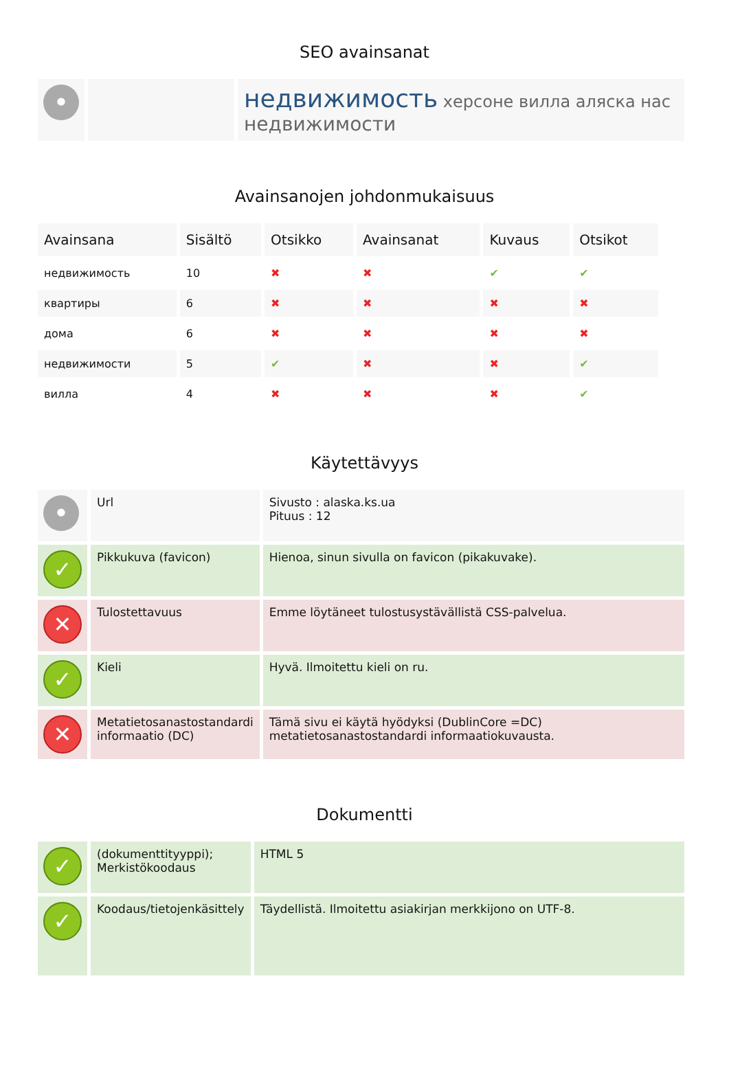SEO avainsanat
| • | | недвижимость херсоне вилла аляска нас недвижимости |
Avainsanojen johdonmukaisuus
| Avainsana | Sisältö | Otsikko | Avainsanat | Kuvaus | Otsikot |
| --- | --- | --- | --- | --- | --- |
| недвижимость | 10 | ✖ | ✖ | ✔ | ✔ |
| квартиры | 6 | ✖ | ✖ | ✖ | ✖ |
| дома | 6 | ✖ | ✖ | ✖ | ✖ |
| недвижимости | 5 | ✔ | ✖ | ✖ | ✔ |
| вилла | 4 | ✖ | ✖ | ✖ | ✔ |
Käytettävyys
| • | Url | Sivusto : alaska.ks.ua Pituus : 12 |
| ✓ | Pikkukuva (favicon) | Hienoa, sinun sivulla on favicon (pikakuvake). |
| ✕ | Tulostettavuus | Emme löytäneet tulostusystävällistä CSS-palvelua. |
| ✓ | Kieli | Hyvä. Ilmoitettu kieli on ru. |
| ✕ | Metatietosanastostandardi informaatio (DC) | Tämä sivu ei käytä hyödyksi (DublinCore =DC) metatietosanastostandardi informaatiokuvausta. |
Dokumentti
| ✓ | (dokumenttityyppi); Merkistökoodaus | HTML 5 |
| ✓ | Koodaus/tietojenkäsittely | Täydellistä. Ilmoitettu asiakirjan merkkijono on UTF-8. |